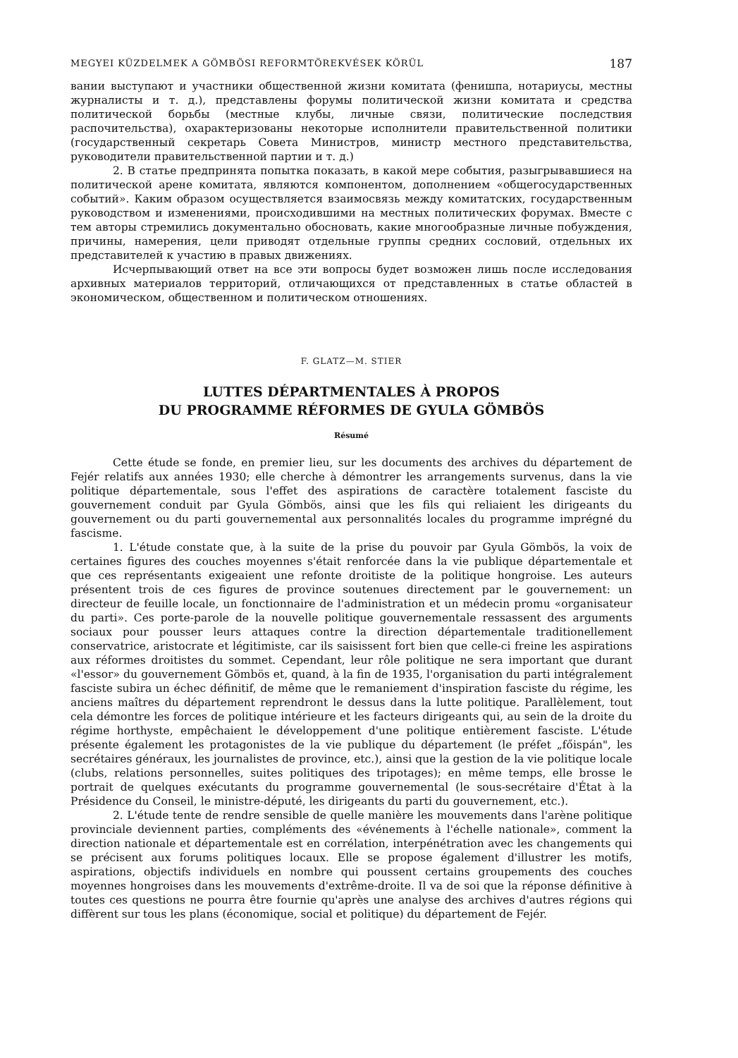MEGYEI KÜZDELMEK A GÖMBÖSI REFORMTÖREKVÉSEK KÖRÜL 187
вании выступают и участники общественной жизни комитата (фенишпа, нотариусы, местны журналисты и т. д.), представлены форумы политической жизни комитата и средства политической борьбы (местные клубы, личные связи, политические последствия распочительства), охарактеризованы некоторые исполнители правительственной политики (государственный секретарь Совета Министров, министр местного представительства, руководители правительственной партии и т. д.)
2. В статье предпринята попытка показать, в какой мере события, разыгрывавшиеся на политической арене комитата, являются компонентом, дополнением «общегосударственных событий». Каким образом осуществляется взаимосвязь между комитатских, государственным руководством и изменениями, происходившими на местных политических форумах. Вместе с тем авторы стремились документально обосновать, какие многообразные личные побуждения, причины, намерения, цели приводят отдельные группы средних сословий, отдельных их представителей к участию в правых движениях.
Исчерпывающий ответ на все эти вопросы будет возможен лишь после исследования архивных материалов территорий, отличающихся от представленных в статье областей в экономическом, общественном и политическом отношениях.
F. GLATZ—M. STIER
LUTTES DÉPARTMENTALES À PROPOS
DU PROGRAMME RÉFORMES DE GYULA GÖMBÖS
Résumé
Cette étude se fonde, en premier lieu, sur les documents des archives du département de Fejér relatifs aux années 1930; elle cherche à démontrer les arrangements survenus, dans la vie politique départementale, sous l'effet des aspirations de caractère totalement fasciste du gouvernement conduit par Gyula Gömbös, ainsi que les fils qui reliaient les dirigeants du gouvernement ou du parti gouvernemental aux personnalités locales du programme imprégné du fascisme.
1. L'étude constate que, à la suite de la prise du pouvoir par Gyula Gömbös, la voix de certaines figures des couches moyennes s'était renforcée dans la vie publique départementale et que ces représentants exigeaient une refonte droitiste de la politique hongroise. Les auteurs présentent trois de ces figures de province soutenues directement par le gouvernement: un directeur de feuille locale, un fonctionnaire de l'administration et un médecin promu «organisateur du parti». Ces porte-parole de la nouvelle politique gouvernementale ressassent des arguments sociaux pour pousser leurs attaques contre la direction départementale traditionellement conservatrice, aristocrate et légitimiste, car ils saisissent fort bien que celle-ci freine les aspirations aux réformes droitistes du sommet. Cependant, leur rôle politique ne sera important que durant «l'essor» du gouvernement Gömbös et, quand, à la fin de 1935, l'organisation du parti intégralement fasciste subira un échec définitif, de même que le remaniement d'inspiration fasciste du régime, les anciens maîtres du département reprendront le dessus dans la lutte politique. Parallèlement, tout cela démontre les forces de politique intérieure et les facteurs dirigeants qui, au sein de la droite du régime horthyste, empêchaient le développement d'une politique entièrement fasciste. L'étude présente également les protagonistes de la vie publique du département (le préfet „főispán", les secrétaires généraux, les journalistes de province, etc.), ainsi que la gestion de la vie politique locale (clubs, relations personnelles, suites politiques des tripotages); en même temps, elle brosse le portrait de quelques exécutants du programme gouvernemental (le sous-secrétaire d'État à la Présidence du Conseil, le ministre-député, les dirigeants du parti du gouvernement, etc.).
2. L'étude tente de rendre sensible de quelle manière les mouvements dans l'arène politique provinciale deviennent parties, compléments des «événements à l'échelle nationale», comment la direction nationale et départementale est en corrélation, interpénétration avec les changements qui se précisent aux forums politiques locaux. Elle se propose également d'illustrer les motifs, aspirations, objectifs individuels en nombre qui poussent certains groupements des couches moyennes hongroises dans les mouvements d'extrême-droite. Il va de soi que la réponse définitive à toutes ces questions ne pourra être fournie qu'après une analyse des archives d'autres régions qui diffèrent sur tous les plans (économique, social et politique) du département de Fejér.